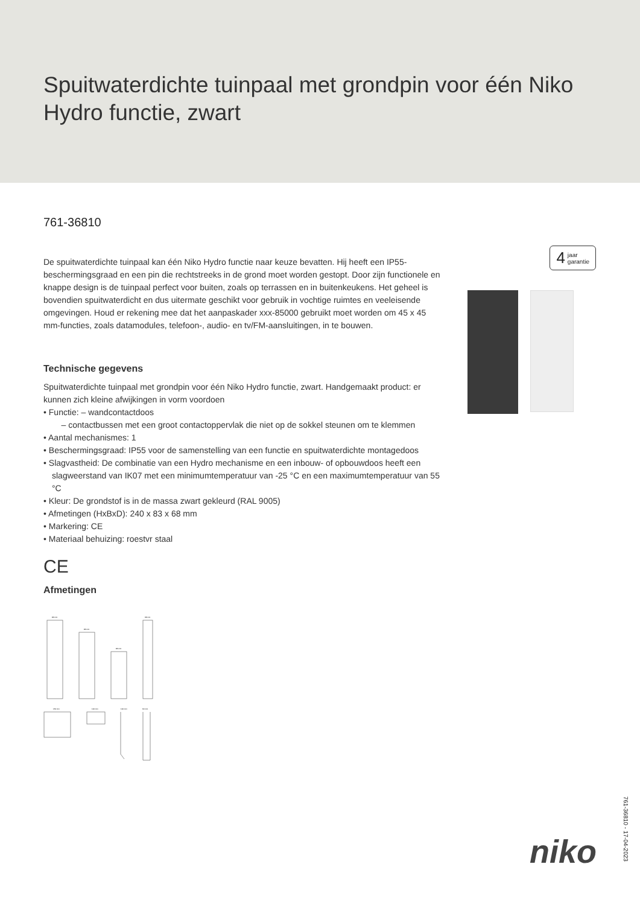Spuitwaterdichte tuinpaal met grondpin voor één Niko Hydro functie, zwart
761-36810
4 jaar
garantie
De spuitwaterdichte tuinpaal kan één Niko Hydro functie naar keuze bevatten. Hij heeft een IP55-beschermingsgraad en een pin die rechtstreeks in de grond moet worden gestopt. Door zijn functionele en knappe design is de tuinpaal perfect voor buiten, zoals op terrassen en in buitenkeukens. Het geheel is bovendien spuitwaterdicht en dus uitermate geschikt voor gebruik in vochtige ruimtes en veeleisende omgevingen. Houd er rekening mee dat het aanpaskader xxx-85000 gebruikt moet worden om 45 x 45 mm-functies, zoals datamodules, telefoon-, audio- en tv/FM-aansluitingen, in te bouwen.
Technische gegevens
Spuitwaterdichte tuinpaal met grondpin voor één Niko Hydro functie, zwart. Handgemaakt product: er kunnen zich kleine afwijkingen in vorm voordoen
• Functie: – wandcontactdoos
– contactbussen met een groot contactoppervlak die niet op de sokkel steunen om te klemmen
• Aantal mechanismes: 1
• Beschermingsgraad: IP55 voor de samenstelling van een functie en spuitwaterdichte montagedoos
• Slagvastheid: De combinatie van een Hydro mechanisme en een inbouw- of opbouwdoos heeft een slagweerstand van IK07 met een minimumtemperatuur van -25 °C en een maximumtemperatuur van 55 °C
• Kleur: De grondstof is in de massa zwart gekleurd (RAL 9005)
• Afmetingen (HxBxD): 240 x 83 x 68 mm
• Markering: CE
• Materiaal behuizing: roestvr staal
CE
Afmetingen
83 mm
83 mm
83 mm
68 mm
150 mm
100 mm
100 mm
60 mm
761-36810 - 17-04-2023
niko